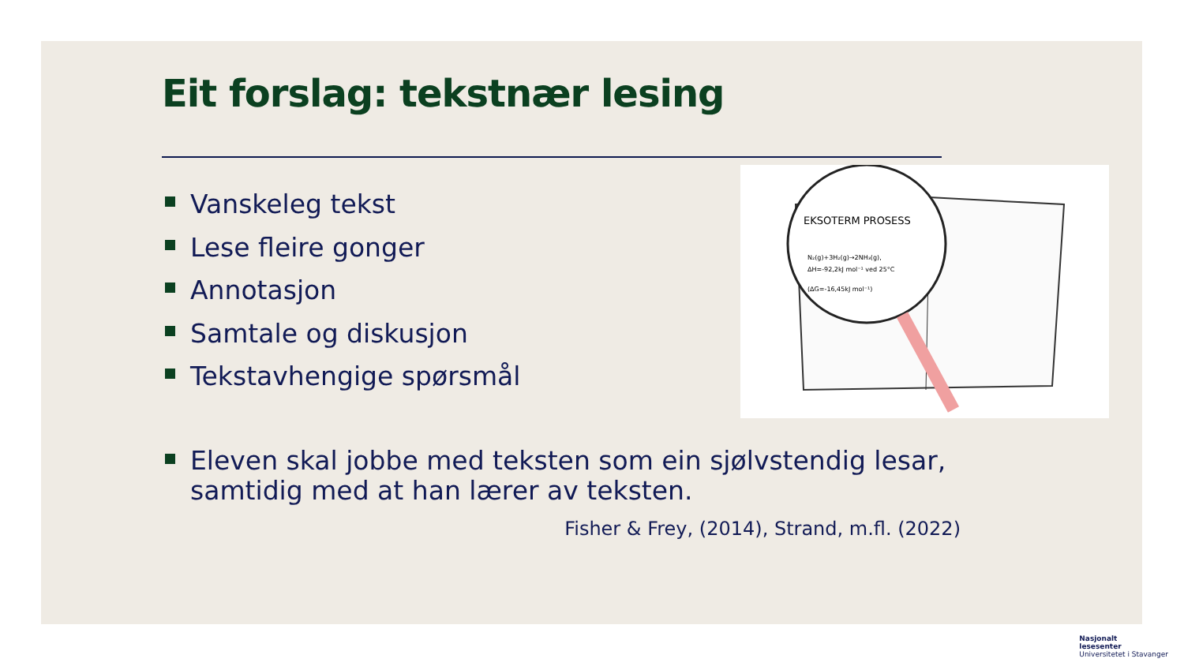Eit forslag: tekstnær lesing
Vanskeleg tekst
Lese fleire gonger
Annotasjon
Samtale og diskusjon
Tekstavhengige spørsmål
EKSOTERM PROSESS
N₂(g)+3H₂(g)→2NH₃(g),
ΔH=-92,2kJ mol⁻¹ ved 25°C
(ΔG=-16,45kJ mol⁻¹)
Eleven skal jobbe med teksten som ein sjølvstendig lesar, samtidig med at han lærer av teksten.
Fisher & Frey, (2014), Strand, m.fl. (2022)
Nasjonalt
lesesenter
Universitetet i Stavanger